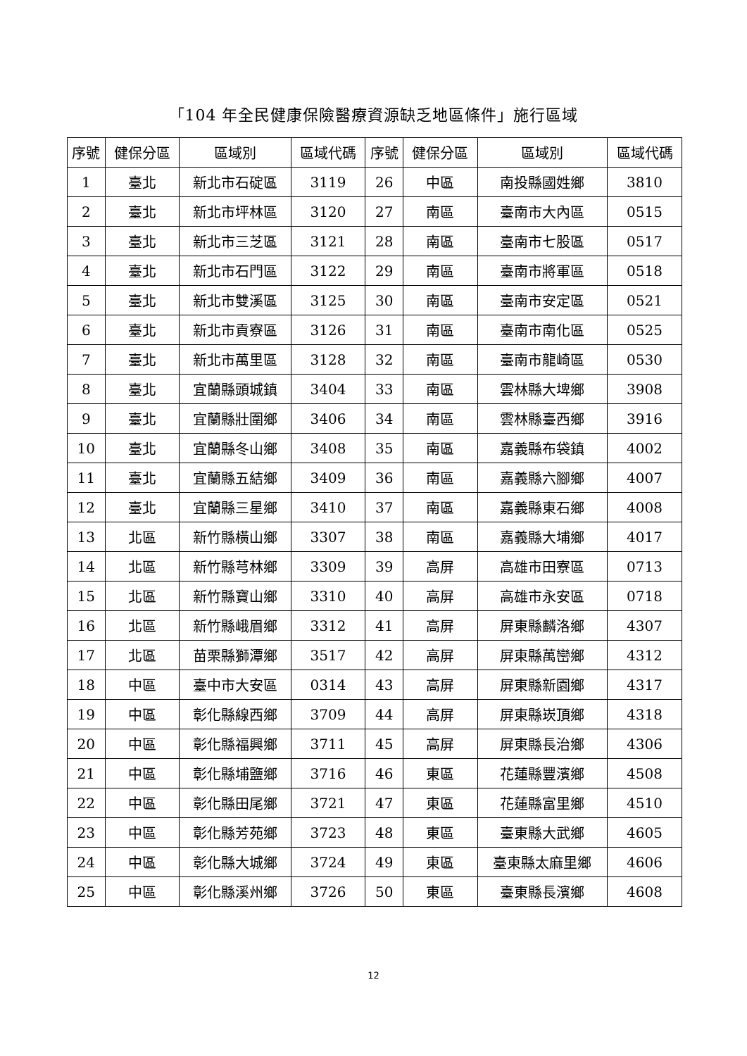「104 年全民健康保險醫療資源缺乏地區條件」施行區域
| 序號 | 健保分區 | 區域別 | 區域代碼 | 序號 | 健保分區 | 區域別 | 區域代碼 |
| --- | --- | --- | --- | --- | --- | --- | --- |
| 1 | 臺北 | 新北市石碇區 | 3119 | 26 | 中區 | 南投縣國姓鄉 | 3810 |
| 2 | 臺北 | 新北市坪林區 | 3120 | 27 | 南區 | 臺南市大內區 | 0515 |
| 3 | 臺北 | 新北市三芝區 | 3121 | 28 | 南區 | 臺南市七股區 | 0517 |
| 4 | 臺北 | 新北市石門區 | 3122 | 29 | 南區 | 臺南市將軍區 | 0518 |
| 5 | 臺北 | 新北市雙溪區 | 3125 | 30 | 南區 | 臺南市安定區 | 0521 |
| 6 | 臺北 | 新北市貢寮區 | 3126 | 31 | 南區 | 臺南市南化區 | 0525 |
| 7 | 臺北 | 新北市萬里區 | 3128 | 32 | 南區 | 臺南市龍崎區 | 0530 |
| 8 | 臺北 | 宜蘭縣頭城鎮 | 3404 | 33 | 南區 | 雲林縣大埤鄉 | 3908 |
| 9 | 臺北 | 宜蘭縣壯圍鄉 | 3406 | 34 | 南區 | 雲林縣臺西鄉 | 3916 |
| 10 | 臺北 | 宜蘭縣冬山鄉 | 3408 | 35 | 南區 | 嘉義縣布袋鎮 | 4002 |
| 11 | 臺北 | 宜蘭縣五結鄉 | 3409 | 36 | 南區 | 嘉義縣六腳鄉 | 4007 |
| 12 | 臺北 | 宜蘭縣三星鄉 | 3410 | 37 | 南區 | 嘉義縣東石鄉 | 4008 |
| 13 | 北區 | 新竹縣橫山鄉 | 3307 | 38 | 南區 | 嘉義縣大埔鄉 | 4017 |
| 14 | 北區 | 新竹縣芎林鄉 | 3309 | 39 | 高屏 | 高雄市田寮區 | 0713 |
| 15 | 北區 | 新竹縣寶山鄉 | 3310 | 40 | 高屏 | 高雄市永安區 | 0718 |
| 16 | 北區 | 新竹縣峨眉鄉 | 3312 | 41 | 高屏 | 屏東縣麟洛鄉 | 4307 |
| 17 | 北區 | 苗栗縣獅潭鄉 | 3517 | 42 | 高屏 | 屏東縣萬巒鄉 | 4312 |
| 18 | 中區 | 臺中市大安區 | 0314 | 43 | 高屏 | 屏東縣新園鄉 | 4317 |
| 19 | 中區 | 彰化縣線西鄉 | 3709 | 44 | 高屏 | 屏東縣崁頂鄉 | 4318 |
| 20 | 中區 | 彰化縣福興鄉 | 3711 | 45 | 高屏 | 屏東縣長治鄉 | 4306 |
| 21 | 中區 | 彰化縣埔鹽鄉 | 3716 | 46 | 東區 | 花蓮縣豐濱鄉 | 4508 |
| 22 | 中區 | 彰化縣田尾鄉 | 3721 | 47 | 東區 | 花蓮縣富里鄉 | 4510 |
| 23 | 中區 | 彰化縣芳苑鄉 | 3723 | 48 | 東區 | 臺東縣大武鄉 | 4605 |
| 24 | 中區 | 彰化縣大城鄉 | 3724 | 49 | 東區 | 臺東縣太麻里鄉 | 4606 |
| 25 | 中區 | 彰化縣溪州鄉 | 3726 | 50 | 東區 | 臺東縣長濱鄉 | 4608 |
12